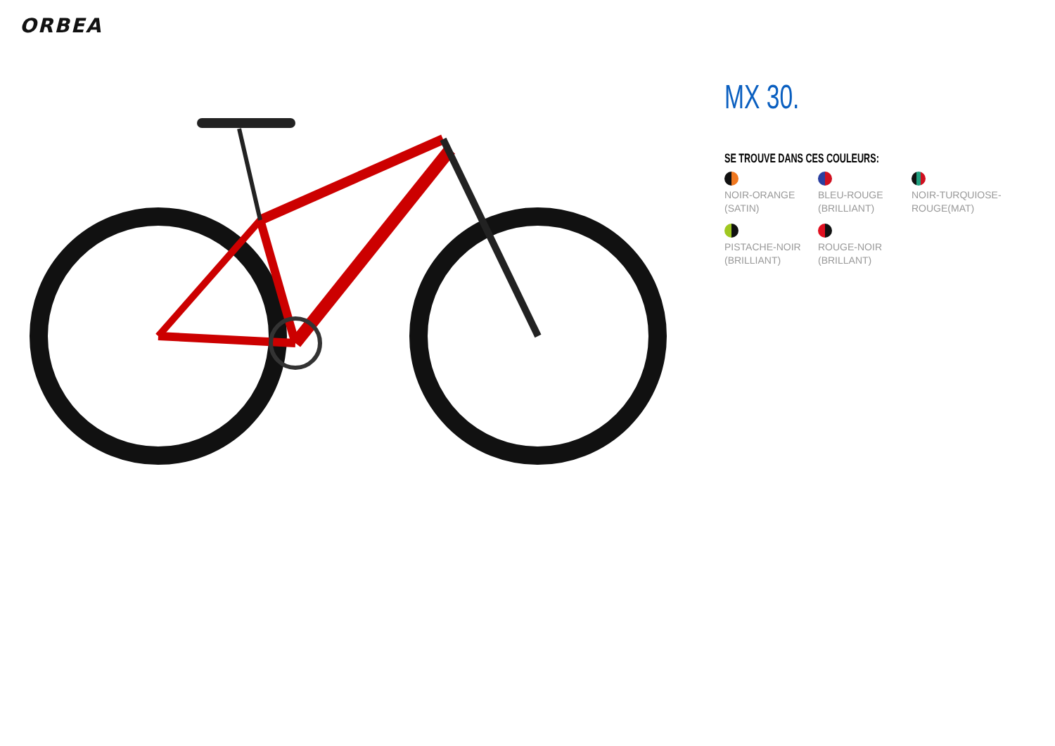ORBEA
MX 30.
SE TROUVE DANS CES COULEURS:
NOIR-ORANGE (SATIN)
BLEU-ROUGE (BRILLIANT)
NOIR-TURQUIOSE-ROUGE(MAT)
PISTACHE-NOIR (BRILLIANT)
ROUGE-NOIR (BRILLANT)